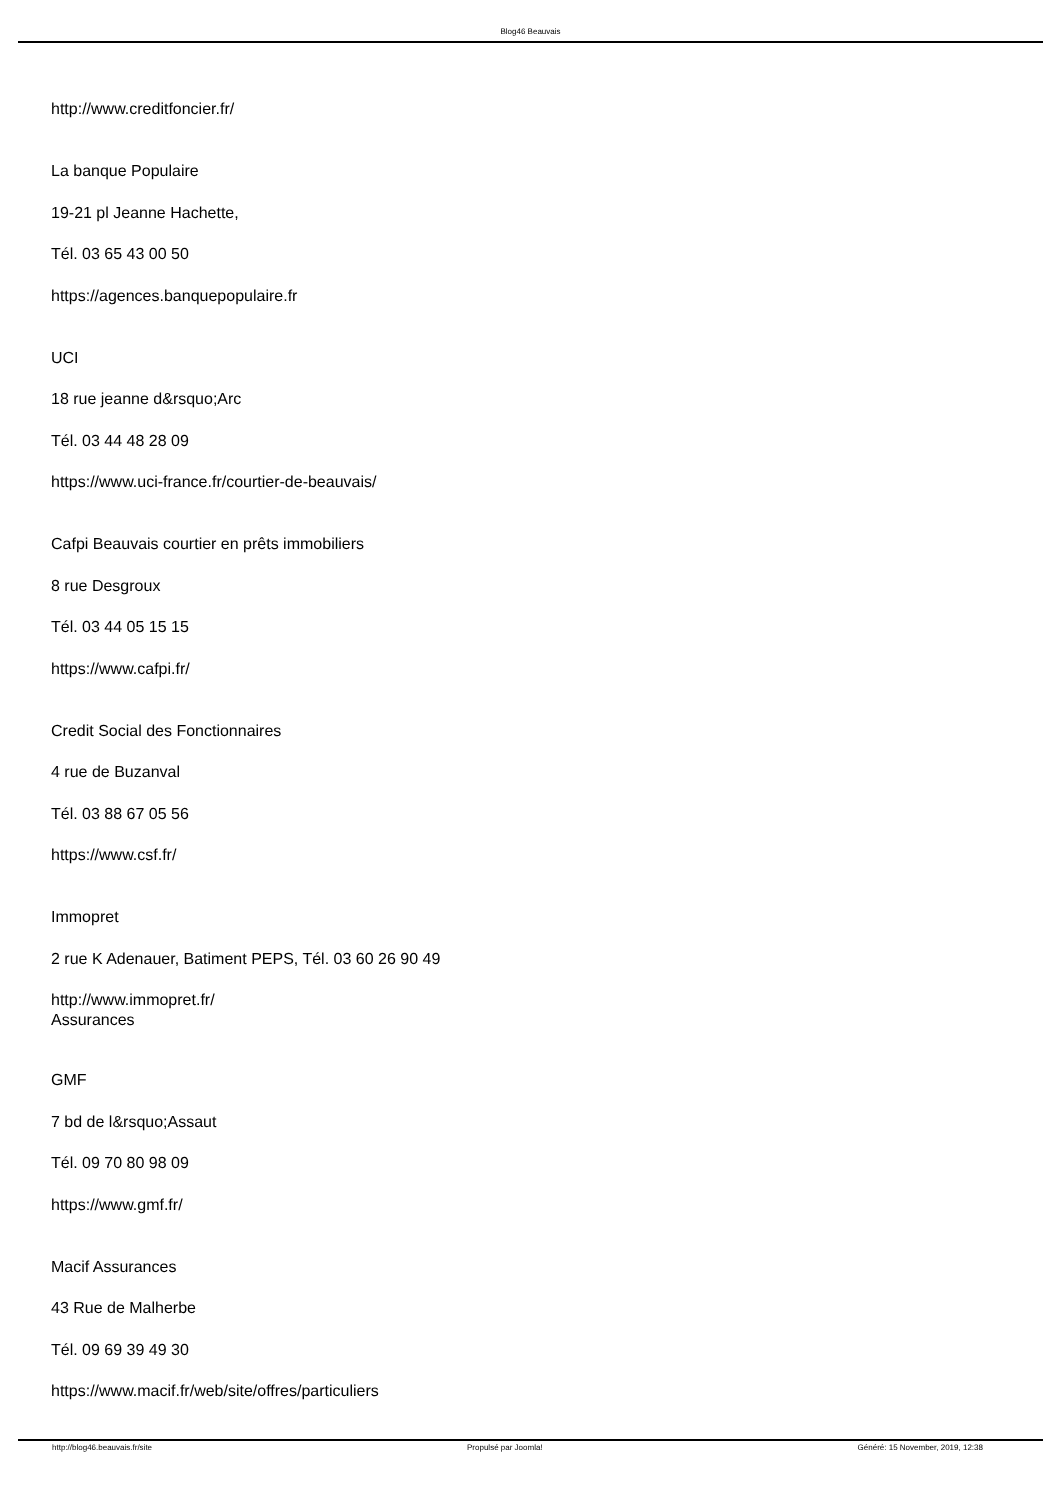Blog46 Beauvais
http://www.creditfoncier.fr/
La banque Populaire
19-21 pl Jeanne Hachette,
Tél. 03 65 43 00 50
https://agences.banquepopulaire.fr
UCI
18 rue jeanne d&rsquo;Arc
Tél. 03 44 48 28 09
https://www.uci-france.fr/courtier-de-beauvais/
Cafpi Beauvais courtier en prêts immobiliers
8 rue Desgroux
Tél. 03 44 05 15 15
https://www.cafpi.fr/
Credit Social des Fonctionnaires
4 rue de Buzanval
Tél. 03 88 67 05 56
https://www.csf.fr/
Immopret
2 rue K Adenauer, Batiment PEPS, Tél. 03 60 26 90 49
http://www.immopret.fr/
Assurances
GMF
7 bd de l&rsquo;Assaut
Tél. 09 70 80 98 09
https://www.gmf.fr/
Macif Assurances
43 Rue de Malherbe
Tél. 09 69 39 49 30
https://www.macif.fr/web/site/offres/particuliers
http://blog46.beauvais.fr/site Propulsé par Joomla! Généré: 15 November, 2019, 12:38